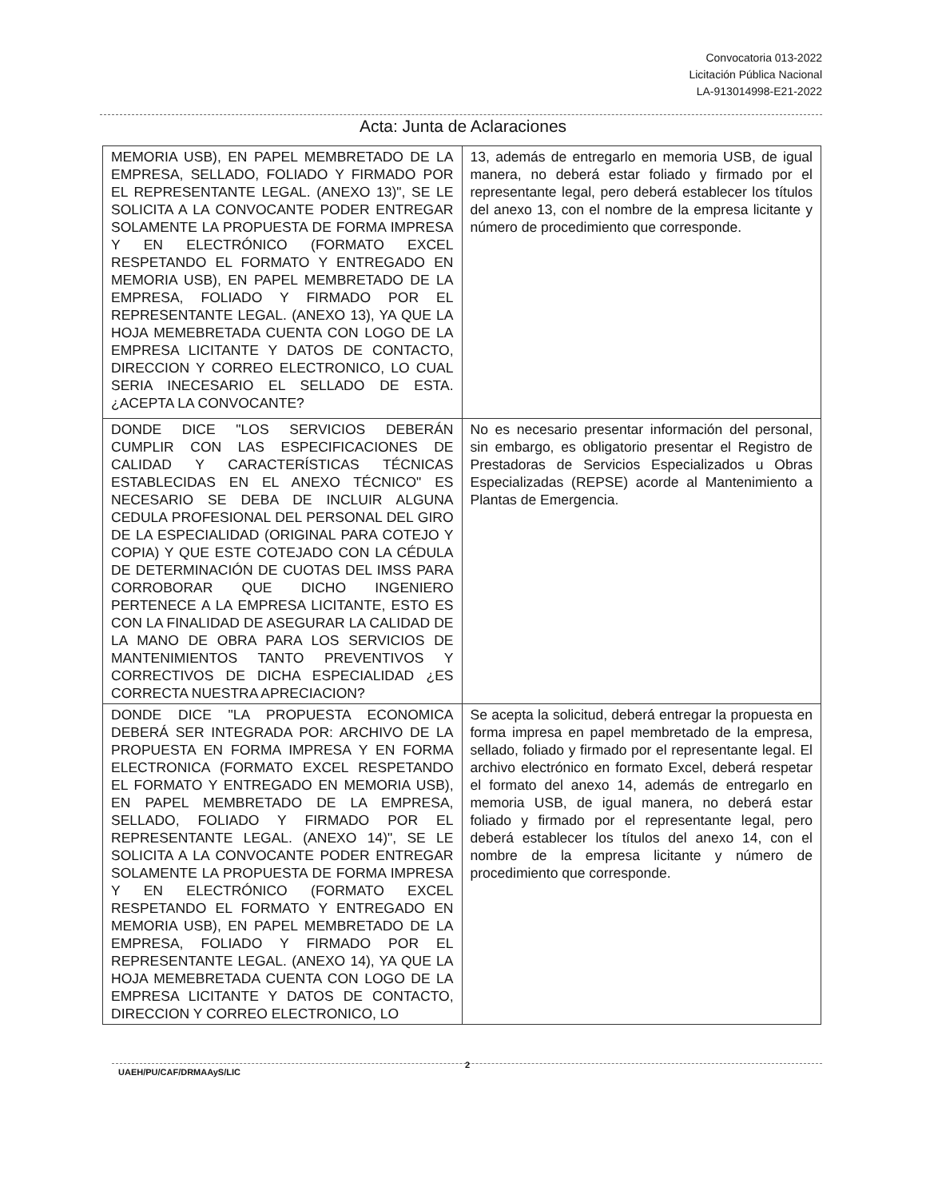Convocatoria 013-2022
Licitación Pública Nacional
LA-913014998-E21-2022
Acta: Junta de Aclaraciones
| MEMORIA USB), EN PAPEL MEMBRETADO DE LA EMPRESA, SELLADO, FOLIADO Y FIRMADO POR EL REPRESENTANTE LEGAL. (ANEXO 13)", SE LE SOLICITA A LA CONVOCANTE PODER ENTREGAR SOLAMENTE LA PROPUESTA DE FORMA IMPRESA Y EN ELECTRÓNICO (FORMATO EXCEL RESPETANDO EL FORMATO Y ENTREGADO EN MEMORIA USB), EN PAPEL MEMBRETADO DE LA EMPRESA, FOLIADO Y FIRMADO POR EL REPRESENTANTE LEGAL. (ANEXO 13), YA QUE LA HOJA MEMEBRETADA CUENTA CON LOGO DE LA EMPRESA LICITANTE Y DATOS DE CONTACTO, DIRECCION Y CORREO ELECTRONICO, LO CUAL SERIA INECESARIO EL SELLADO DE ESTA. ¿ACEPTA LA CONVOCANTE? | 13, además de entregarlo en memoria USB, de igual manera, no deberá estar foliado y firmado por el representante legal, pero deberá establecer los títulos del anexo 13, con el nombre de la empresa licitante y número de procedimiento que corresponde. |
| DONDE DICE "LOS SERVICIOS DEBERÁN CUMPLIR CON LAS ESPECIFICACIONES DE CALIDAD Y CARACTERÍSTICAS TÉCNICAS ESTABLECIDAS EN EL ANEXO TÉCNICO" ES NECESARIO SE DEBA DE INCLUIR ALGUNA CEDULA PROFESIONAL DEL PERSONAL DEL GIRO DE LA ESPECIALIDAD (ORIGINAL PARA COTEJO Y COPIA) Y QUE ESTE COTEJADO CON LA CÉDULA DE DETERMINACIÓN DE CUOTAS DEL IMSS PARA CORROBORAR QUE DICHO INGENIERO PERTENECE A LA EMPRESA LICITANTE, ESTO ES CON LA FINALIDAD DE ASEGURAR LA CALIDAD DE LA MANO DE OBRA PARA LOS SERVICIOS DE MANTENIMIENTOS TANTO PREVENTIVOS Y CORRECTIVOS DE DICHA ESPECIALIDAD ¿ES CORRECTA NUESTRA APRECIACION? | No es necesario presentar información del personal, sin embargo, es obligatorio presentar el Registro de Prestadoras de Servicios Especializados u Obras Especializadas (REPSE) acorde al Mantenimiento a Plantas de Emergencia. |
| DONDE DICE "LA PROPUESTA ECONOMICA DEBERÁ SER INTEGRADA POR: ARCHIVO DE LA PROPUESTA EN FORMA IMPRESA Y EN FORMA ELECTRONICA (FORMATO EXCEL RESPETANDO EL FORMATO Y ENTREGADO EN MEMORIA USB), EN PAPEL MEMBRETADO DE LA EMPRESA, SELLADO, FOLIADO Y FIRMADO POR EL REPRESENTANTE LEGAL. (ANEXO 14)", SE LE SOLICITA A LA CONVOCANTE PODER ENTREGAR SOLAMENTE LA PROPUESTA DE FORMA IMPRESA Y EN ELECTRÓNICO (FORMATO EXCEL RESPETANDO EL FORMATO Y ENTREGADO EN MEMORIA USB), EN PAPEL MEMBRETADO DE LA EMPRESA, FOLIADO Y FIRMADO POR EL REPRESENTANTE LEGAL. (ANEXO 14), YA QUE LA HOJA MEMEBRETADA CUENTA CON LOGO DE LA EMPRESA LICITANTE Y DATOS DE CONTACTO, DIRECCION Y CORREO ELECTRONICO, LO | Se acepta la solicitud, deberá entregar la propuesta en forma impresa en papel membretado de la empresa, sellado, foliado y firmado por el representante legal. El archivo electrónico en formato Excel, deberá respetar el formato del anexo 14, además de entregarlo en memoria USB, de igual manera, no deberá estar foliado y firmado por el representante legal, pero deberá establecer los títulos del anexo 14, con el nombre de la empresa licitante y número de procedimiento que corresponde. |
2
UAEH/PU/CAF/DRMAAyS/LIC